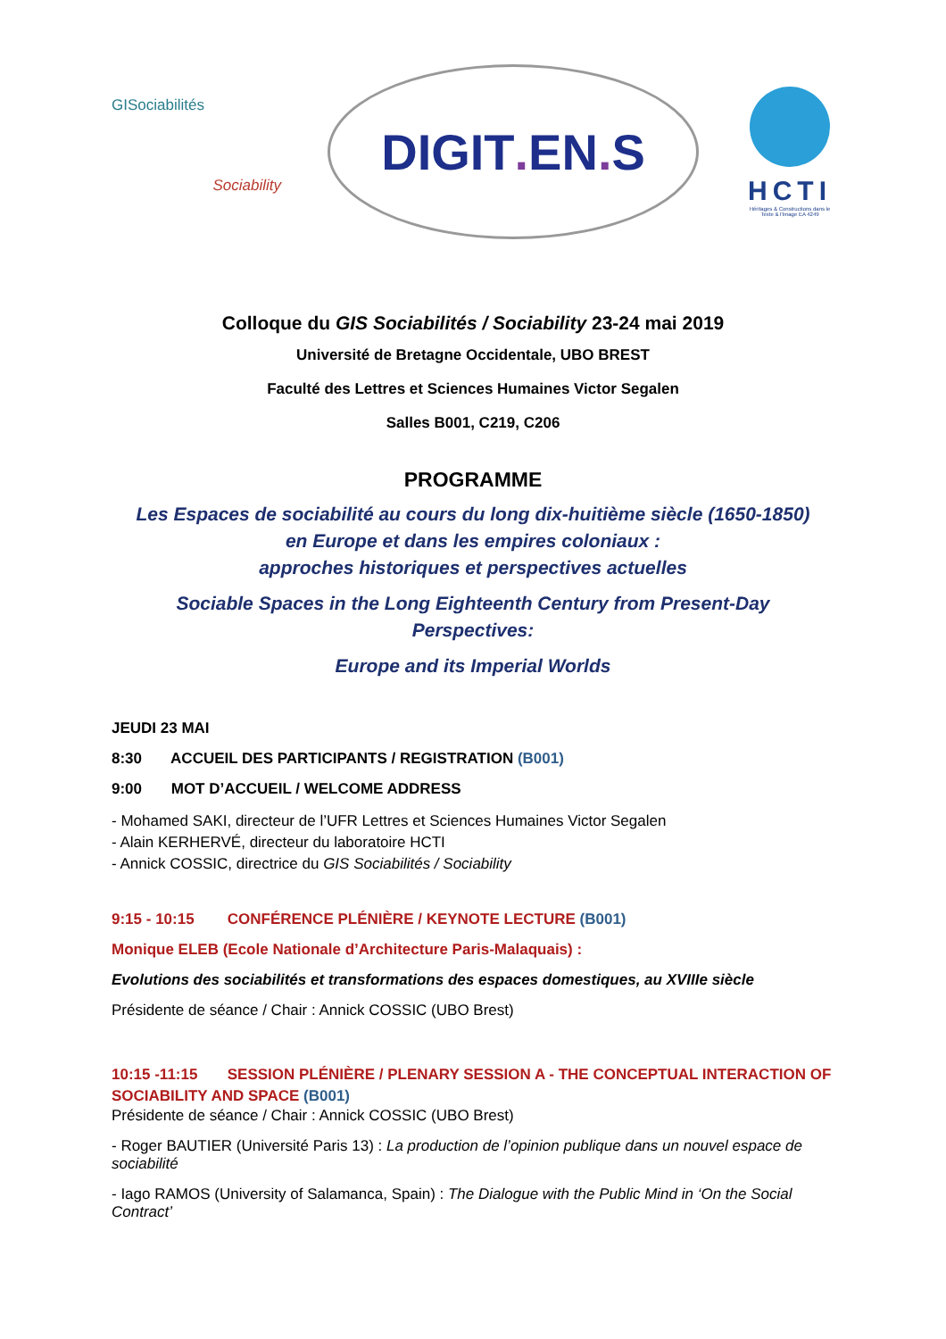GISociabilités
Sociability
DIGIT. EN. S
HCTI
Héritages & Constructions dans le Texte & l'Image EA 4249
Colloque du GIS Sociabilités / Sociability 23-24 mai 2019
Université de Bretagne Occidentale, UBO BREST
Faculté des Lettres et Sciences Humaines Victor Segalen
Salles B001, C219, C206
PROGRAMME
Les Espaces de sociabilité au cours du long dix-huitième siècle (1650-1850)
en Europe et dans les empires coloniaux :
approches historiques et perspectives actuelles
Sociable Spaces in the Long Eighteenth Century from Present-Day
Perspectives:
Europe and its Imperial Worlds
JEUDI 23 MAI
8:30 ACCUEIL DES PARTICIPANTS / REGISTRATION (B001)
9:00 MOT D’ACCUEIL / WELCOME ADDRESS
- Mohamed SAKI, directeur de l’UFR Lettres et Sciences Humaines Victor Segalen
- Alain KERHERVÉ, directeur du laboratoire HCTI
- Annick COSSIC, directrice du GIS Sociabilités / Sociability
9:15 - 10:15 CONFÉRENCE PLÉNIÈRE / KEYNOTE LECTURE (B001)
Monique ELEB (Ecole Nationale d’Architecture Paris-Malaquais) :
Evolutions des sociabilités et transformations des espaces domestiques, au XVIIIe siècle
Présidente de séance / Chair : Annick COSSIC (UBO Brest)
10:15 -11:15 SESSION PLÉNIÈRE / PLENARY SESSION A - THE CONCEPTUAL INTERACTION OF SOCIABILITY AND SPACE (B001)
Présidente de séance / Chair : Annick COSSIC (UBO Brest)
- Roger BAUTIER (Université Paris 13) : La production de l’opinion publique dans un nouvel espace de sociabilité
- Iago RAMOS (University of Salamanca, Spain) : The Dialogue with the Public Mind in ‘On the Social Contract’